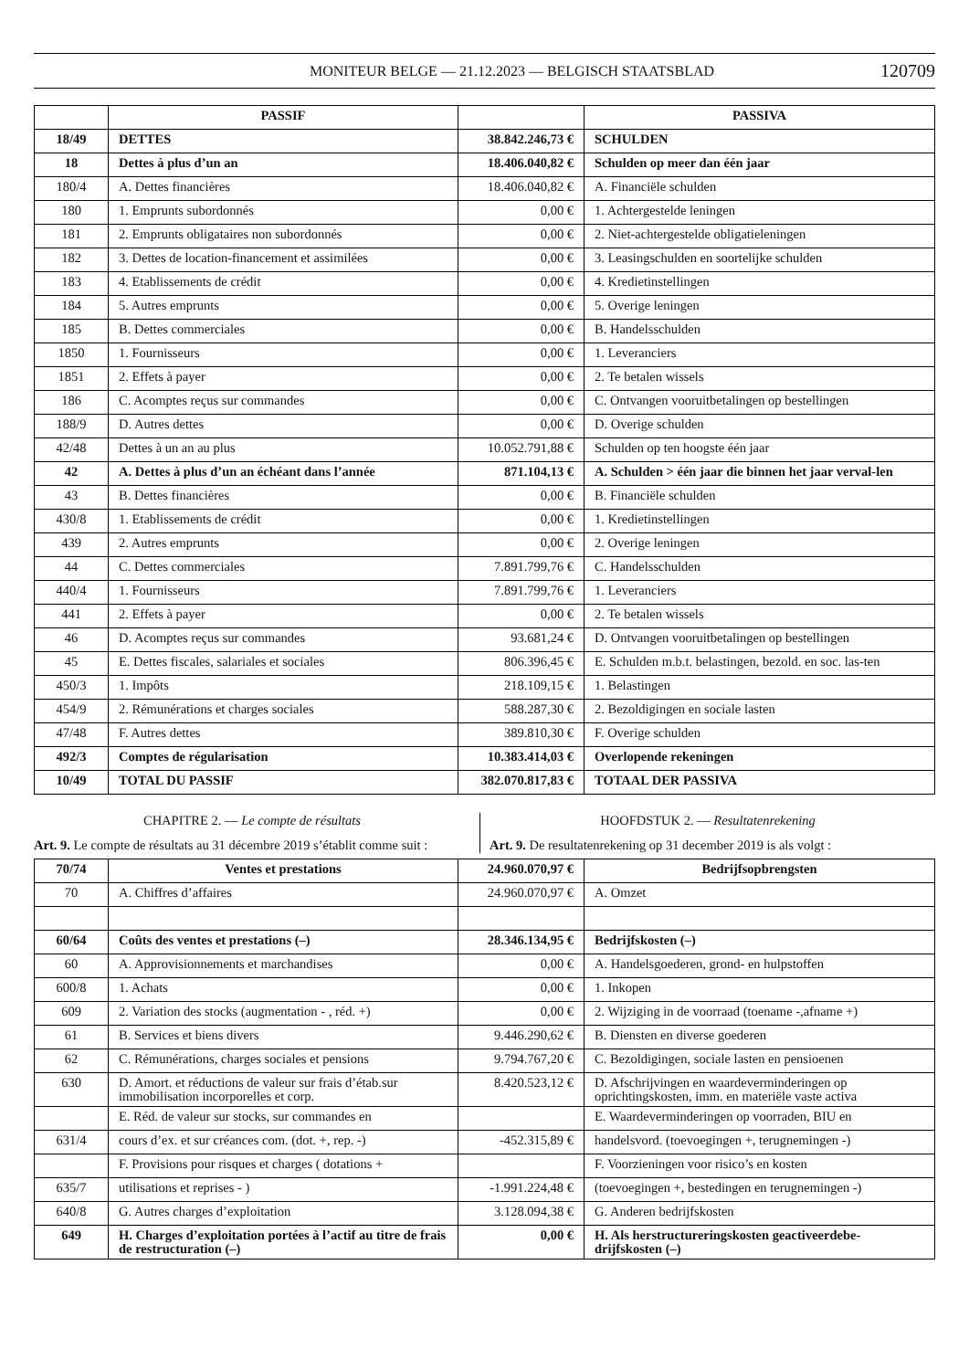MONITEUR BELGE — 21.12.2023 — BELGISCH STAATSBLAD 120709
| | PASSIF | | PASSIVA |
| --- | --- | --- | --- |
| 18/49 | DETTES | 38.842.246,73 € | SCHULDEN |
| 18 | Dettes à plus d’un an | 18.406.040,82 € | Schulden op meer dan één jaar |
| 180/4 | A. Dettes financières | 18.406.040,82 € | A. Financiële schulden |
| 180 | 1. Emprunts subordonnés | 0,00 € | 1. Achtergestelde leningen |
| 181 | 2. Emprunts obligataires non subordonnés | 0,00 € | 2. Niet-achtergestelde obligatieleningen |
| 182 | 3. Dettes de location-financement et assimilées | 0,00 € | 3. Leasingschulden en soortelijke schulden |
| 183 | 4. Etablissements de crédit | 0,00 € | 4. Kredietinstellingen |
| 184 | 5. Autres emprunts | 0,00 € | 5. Overige leningen |
| 185 | B. Dettes commerciales | 0,00 € | B. Handelsschulden |
| 1850 | 1. Fournisseurs | 0,00 € | 1. Leveranciers |
| 1851 | 2. Effets à payer | 0,00 € | 2. Te betalen wissels |
| 186 | C. Acomptes reçus sur commandes | 0,00 € | C. Ontvangen vooruitbetalingen op bestellingen |
| 188/9 | D. Autres dettes | 0,00 € | D. Overige schulden |
| 42/48 | Dettes à un an au plus | 10.052.791,88 € | Schulden op ten hoogste één jaar |
| 42 | A. Dettes à plus d’un an échéant dans l’année | 871.104,13 € | A. Schulden > één jaar die binnen het jaar verval-len |
| 43 | B. Dettes financières | 0,00 € | B. Financiële schulden |
| 430/8 | 1. Etablissements de crédit | 0,00 € | 1. Kredietinstellingen |
| 439 | 2. Autres emprunts | 0,00 € | 2. Overige leningen |
| 44 | C. Dettes commerciales | 7.891.799,76 € | C. Handelsschulden |
| 440/4 | 1. Fournisseurs | 7.891.799,76 € | 1. Leveranciers |
| 441 | 2. Effets à payer | 0,00 € | 2. Te betalen wissels |
| 46 | D. Acomptes reçus sur commandes | 93.681,24 € | D. Ontvangen vooruitbetalingen op bestellingen |
| 45 | E. Dettes fiscales, salariales et sociales | 806.396,45 € | E. Schulden m.b.t. belastingen, bezold. en soc. las-ten |
| 450/3 | 1. Impôts | 218.109,15 € | 1. Belastingen |
| 454/9 | 2. Rémunérations et charges sociales | 588.287,30 € | 2. Bezoldigingen en sociale lasten |
| 47/48 | F. Autres dettes | 389.810,30 € | F. Overige schulden |
| 492/3 | Comptes de régularisation | 10.383.414,03 € | Overlopende rekeningen |
| 10/49 | TOTAL DU PASSIF | 382.070.817,83 € | TOTAAL DER PASSIVA |
CHAPITRE 2. — Le compte de résultats
Art. 9. Le compte de résultats au 31 décembre 2019 s’établit comme suit :
HOOFDSTUK 2. — Resultatenrekening
Art. 9. De resultatenrekening op 31 december 2019 is als volgt :
| 70/74 | Ventes et prestations | 24.960.070,97 € | Bedrijfsopbrengsten |
| 70 | A. Chiffres d’affaires | 24.960.070,97 € | A. Omzet |
| 60/64 | Coûts des ventes et prestations (–) | 28.346.134,95 € | Bedrijfskosten (–) |
| 60 | A. Approvisionnements et marchandises | 0,00 € | A. Handelsgoederen, grond- en hulpstoffen |
| 600/8 | 1. Achats | 0,00 € | 1. Inkopen |
| 609 | 2. Variation des stocks (augmentation - , réd. +) | 0,00 € | 2. Wijziging in de voorraad (toename -,afname +) |
| 61 | B. Services et biens divers | 9.446.290,62 € | B. Diensten en diverse goederen |
| 62 | C. Rémunérations, charges sociales et pensions | 9.794.767,20 € | C. Bezoldigingen, sociale lasten en pensioenen |
| 630 | D. Amort. et réductions de valeur sur frais d’étab.sur immobilisation incorporelles et corp. | 8.420.523,12 € | D. Afschrijvingen en waardeverminderingen op oprichtingskosten, imm. en materiële vaste activa |
| | E. Réd. de valeur sur stocks, sur commandes en | | E. Waardeverminderingen op voorraden, BIU en |
| 631/4 | cours d’ex. et sur créances com. (dot. +, rep. -) | -452.315,89 € | handelsvord. (toevoegingen +, terugnemingen -) |
| | F. Provisions pour risques et charges ( dotations + | | F. Voorzieningen voor risico’s en kosten |
| 635/7 | utilisations et reprises - ) | -1.991.224,48 € | (toevoegingen +, bestedingen en terugnemingen -) |
| 640/8 | G. Autres charges d’exploitation | 3.128.094,38 € | G. Anderen bedrijfskosten |
| 649 | H. Charges d’exploitation portées à l’actif au titre de frais de restructuration (–) | 0,00 € | H. Als herstructureringskosten geactiveerdebe-drijfskosten (–) |